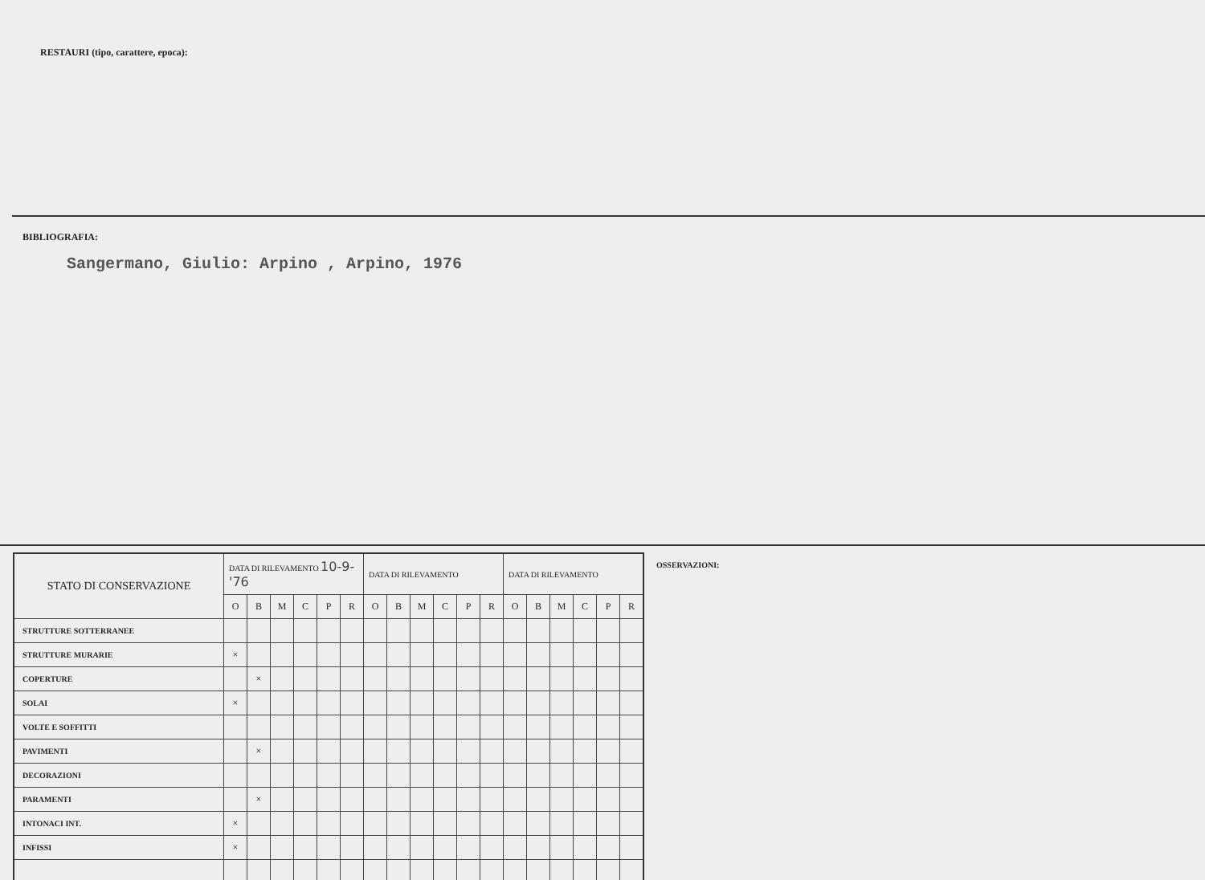RESTAURI (tipo, carattere, epoca):
BIBLIOGRAFIA:
Sangermano, Giulio: Arpino , Arpino, 1976
| STATO DI CONSERVAZIONE | DATA DI RILEVAMENTO 10-9-'76 | | | | | | DATA DI RILEVAMENTO | | | | | | DATA DI RILEVAMENTO | | | | | |
| --- | --- | --- | --- | --- | --- | --- | --- | --- | --- | --- | --- | --- | --- | --- | --- | --- | --- | --- |
| | O | B | M | C | P | R | O | B | M | C | P | R | O | B | M | C | P | R |
| STRUTTURE SOTTERRANEE | | | | | | | | | | | | | | | | | | |
| STRUTTURE MURARIE | × | | | | | | | | | | | | | | | | | |
| COPERTURE | | × | | | | | | | | | | | | | | | | |
| SOLAI | × | | | | | | | | | | | | | | | | | |
| VOLTE E SOFFITTI | | | | | | | | | | | | | | | | | | |
| PAVIMENTI | | × | | | | | | | | | | | | | | | | |
| DECORAZIONI | | | | | | | | | | | | | | | | | | |
| PARAMENTI | | × | | | | | | | | | | | | | | | | |
| INTONACI INT. | × | | | | | | | | | | | | | | | | | |
| INFISSI | × | | | | | | | | | | | | | | | | | |
OSSERVAZIONI: